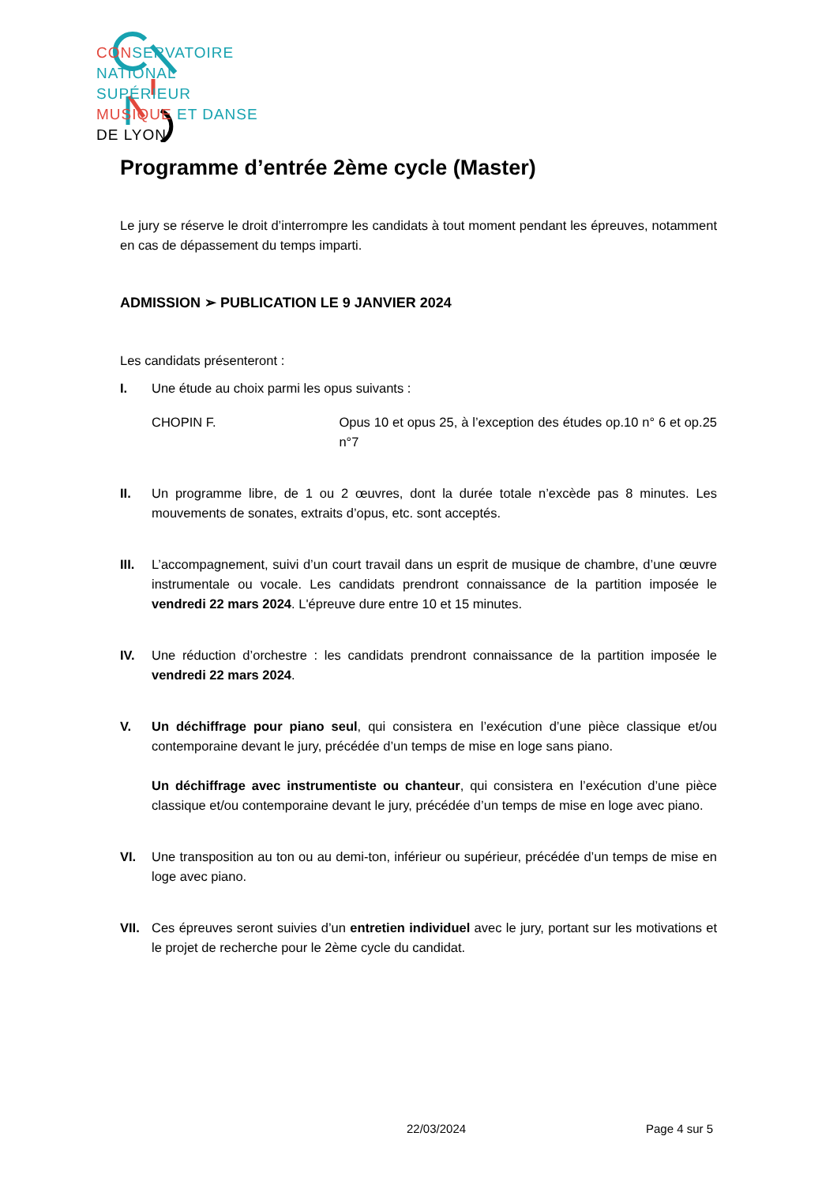CON SERVATOIRE
NATIONAL
SUPÉRIEUR
MUSIQUE ET DANSE
DE LYON
Programme d’entrée 2ème cycle (Master)
Le jury se réserve le droit d’interrompre les candidats à tout moment pendant les épreuves, notamment en cas de dépassement du temps imparti.
ADMISSION ➢ PUBLICATION LE 9 JANVIER 2024
Les candidats présenteront :
I. Une étude au choix parmi les opus suivants :
CHOPIN F. Opus 10 et opus 25, à l’exception des études op.10 n° 6 et op.25 n°7
II. Un programme libre, de 1 ou 2 œuvres, dont la durée totale n’excède pas 8 minutes. Les mouvements de sonates, extraits d’opus, etc. sont acceptés.
III. L’accompagnement, suivi d’un court travail dans un esprit de musique de chambre, d’une œuvre instrumentale ou vocale. Les candidats prendront connaissance de la partition imposée le vendredi 22 mars 2024. L'épreuve dure entre 10 et 15 minutes.
IV. Une réduction d’orchestre : les candidats prendront connaissance de la partition imposée le vendredi 22 mars 2024.
V. Un déchiffrage pour piano seul, qui consistera en l’exécution d’une pièce classique et/ou contemporaine devant le jury, précédée d’un temps de mise en loge sans piano.
Un déchiffrage avec instrumentiste ou chanteur, qui consistera en l’exécution d’une pièce classique et/ou contemporaine devant le jury, précédée d’un temps de mise en loge avec piano.
VI. Une transposition au ton ou au demi-ton, inférieur ou supérieur, précédée d’un temps de mise en loge avec piano.
VII. Ces épreuves seront suivies d’un entretien individuel avec le jury, portant sur les motivations et le projet de recherche pour le 2ème cycle du candidat.
22/03/2024 Page 4 sur 5